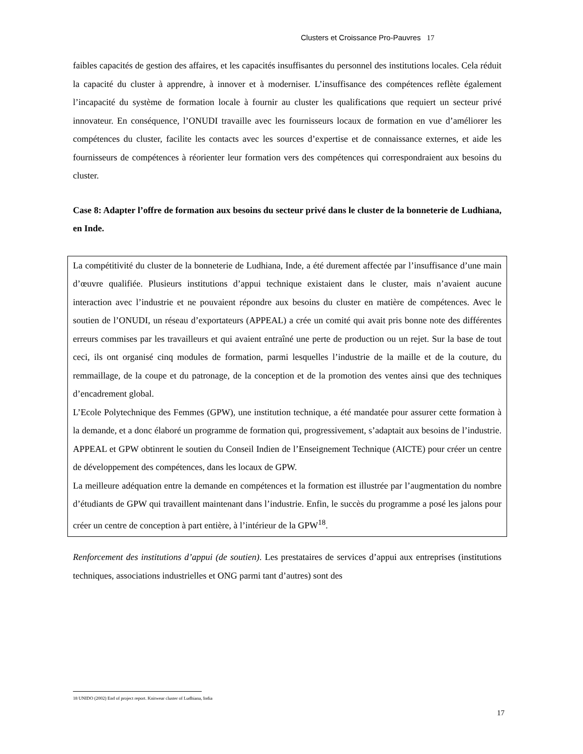Clusters et Croissance Pro-Pauvres 17
faibles capacités de gestion des affaires, et les capacités insuffisantes du personnel des institutions locales. Cela réduit la capacité du cluster à apprendre, à innover et à moderniser. L’insuffisance des compétences reflète également l’incapacité du système de formation locale à fournir au cluster les qualifications que requiert un secteur privé innovateur. En conséquence, l’ONUDI travaille avec les fournisseurs locaux de formation en vue d’améliorer les compétences du cluster, facilite les contacts avec les sources d’expertise et de connaissance externes, et aide les fournisseurs de compétences à réorienter leur formation vers des compétences qui correspondraient aux besoins du cluster.
Case 8: Adapter l’offre de formation aux besoins du secteur privé dans le cluster de la bonneterie de Ludhiana, en Inde.
La compétitivité du cluster de la bonneterie de Ludhiana, Inde, a été durement affectée par l’insuffisance d’une main d’œuvre qualifiée. Plusieurs institutions d’appui technique existaient dans le cluster, mais n’avaient aucune interaction avec l’industrie et ne pouvaient répondre aux besoins du cluster en matière de compétences. Avec le soutien de l’ONUDI, un réseau d’exportateurs (APPEAL) a crée un comité qui avait pris bonne note des différentes erreurs commises par les travailleurs et qui avaient entraîné une perte de production ou un rejet. Sur la base de tout ceci, ils ont organisé cinq modules de formation, parmi lesquelles l’industrie de la maille et de la couture, du remmaillage, de la coupe et du patronage, de la conception et de la promotion des ventes ainsi que des techniques d’encadrement global.
L’Ecole Polytechnique des Femmes (GPW), une institution technique, a été mandatée pour assurer cette formation à la demande, et a donc élaboré un programme de formation qui, progressivement, s’adaptait aux besoins de l’industrie. APPEAL et GPW obtinrent le soutien du Conseil Indien de l’Enseignement Technique (AICTE) pour créer un centre de développement des compétences, dans les locaux de GPW.
La meilleure adéquation entre la demande en compétences et la formation est illustrée par l’augmentation du nombre d’étudiants de GPW qui travaillent maintenant dans l’industrie. Enfin, le succès du programme a posé les jalons pour créer un centre de conception à part entière, à l’intérieur de la GPW<sup>18</sup>.
Renforcement des institutions d’appui (de soutien). Les prestataires de services d’appui aux entreprises (institutions techniques, associations industrielles et ONG parmi tant d’autres) sont des
18 UNIDO (2002) End of project report. Knitwear cluster of Ludhiana, India
17